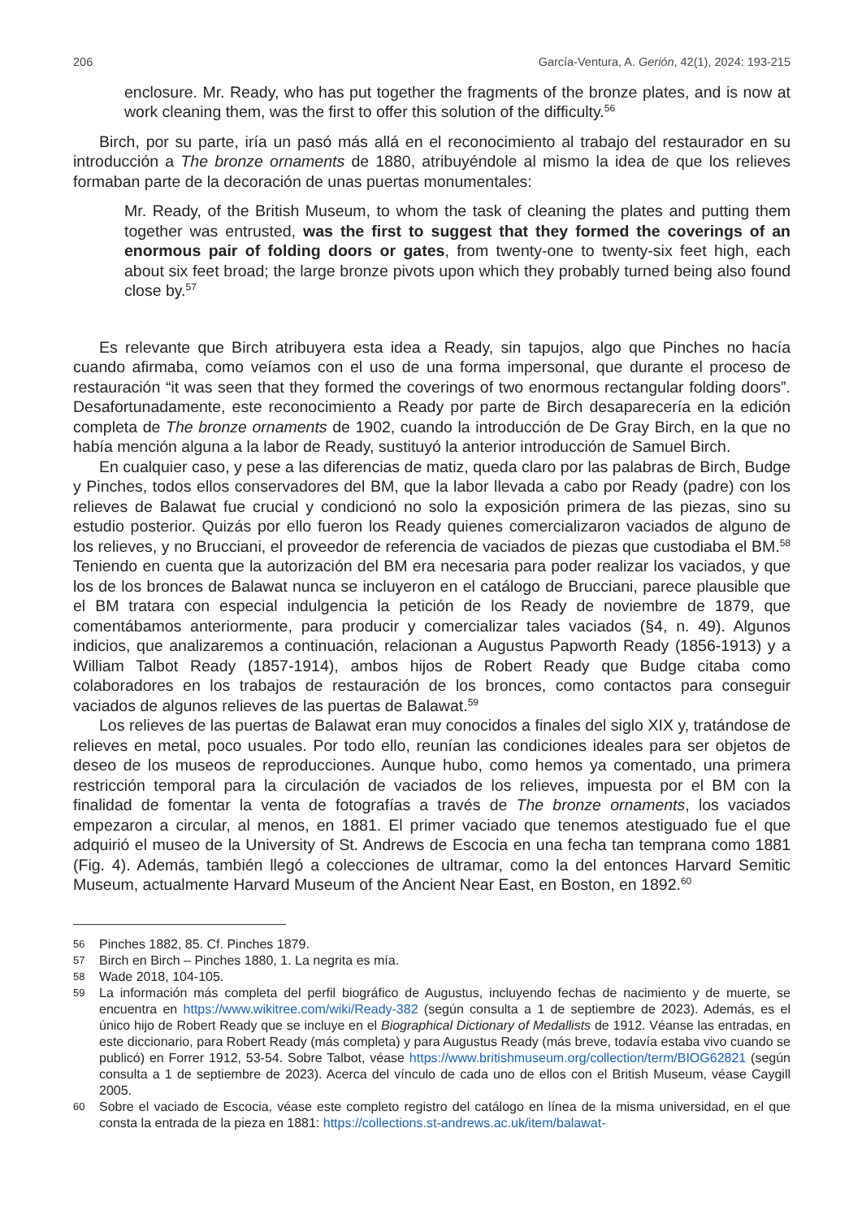206 García-Ventura, A. Gerión, 42(1), 2024: 193-215
enclosure. Mr. Ready, who has put together the fragments of the bronze plates, and is now at work cleaning them, was the first to offer this solution of the difficulty.<sup>56</sup>
Birch, por su parte, iría un pasó más allá en el reconocimiento al trabajo del restaurador en su introducción a The bronze ornaments de 1880, atribuyéndole al mismo la idea de que los relieves formaban parte de la decoración de unas puertas monumentales:
Mr. Ready, of the British Museum, to whom the task of cleaning the plates and putting them together was entrusted, was the first to suggest that they formed the coverings of an enormous pair of folding doors or gates, from twenty-one to twenty-six feet high, each about six feet broad; the large bronze pivots upon which they probably turned being also found close by.<sup>57</sup>
Es relevante que Birch atribuyera esta idea a Ready, sin tapujos, algo que Pinches no hacía cuando afirmaba, como veíamos con el uso de una forma impersonal, que durante el proceso de restauración “it was seen that they formed the coverings of two enormous rectangular folding doors”. Desafortunadamente, este reconocimiento a Ready por parte de Birch desaparecería en la edición completa de The bronze ornaments de 1902, cuando la introducción de De Gray Birch, en la que no había mención alguna a la labor de Ready, sustituyó la anterior introducción de Samuel Birch.
En cualquier caso, y pese a las diferencias de matiz, queda claro por las palabras de Birch, Budge y Pinches, todos ellos conservadores del BM, que la labor llevada a cabo por Ready (padre) con los relieves de Balawat fue crucial y condicionó no solo la exposición primera de las piezas, sino su estudio posterior. Quizás por ello fueron los Ready quienes comercializaron vaciados de alguno de los relieves, y no Brucciani, el proveedor de referencia de vaciados de piezas que custodiaba el BM.<sup>58</sup> Teniendo en cuenta que la autorización del BM era necesaria para poder realizar los vaciados, y que los de los bronces de Balawat nunca se incluyeron en el catálogo de Brucciani, parece plausible que el BM tratara con especial indulgencia la petición de los Ready de noviembre de 1879, que comentábamos anteriormente, para producir y comercializar tales vaciados (§4, n. 49). Algunos indicios, que analizaremos a continuación, relacionan a Augustus Papworth Ready (1856-1913) y a William Talbot Ready (1857-1914), ambos hijos de Robert Ready que Budge citaba como colaboradores en los trabajos de restauración de los bronces, como contactos para conseguir vaciados de algunos relieves de las puertas de Balawat.<sup>59</sup>
Los relieves de las puertas de Balawat eran muy conocidos a finales del siglo XIX y, tratándose de relieves en metal, poco usuales. Por todo ello, reunían las condiciones ideales para ser objetos de deseo de los museos de reproducciones. Aunque hubo, como hemos ya comentado, una primera restricción temporal para la circulación de vaciados de los relieves, impuesta por el BM con la finalidad de fomentar la venta de fotografías a través de The bronze ornaments, los vaciados empezaron a circular, al menos, en 1881. El primer vaciado que tenemos atestiguado fue el que adquirió el museo de la University of St. Andrews de Escocia en una fecha tan temprana como 1881 (Fig. 4). Además, también llegó a colecciones de ultramar, como la del entonces Harvard Semitic Museum, actualmente Harvard Museum of the Ancient Near East, en Boston, en 1892.<sup>60</sup>
56 Pinches 1882, 85. Cf. Pinches 1879.
57 Birch en Birch – Pinches 1880, 1. La negrita es mía.
58 Wade 2018, 104-105.
59 La información más completa del perfil biográfico de Augustus, incluyendo fechas de nacimiento y de muerte, se encuentra en https://www.wikitree.com/wiki/Ready-382 (según consulta a 1 de septiembre de 2023). Además, es el único hijo de Robert Ready que se incluye en el Biographical Dictionary of Medallists de 1912. Véanse las entradas, en este diccionario, para Robert Ready (más completa) y para Augustus Ready (más breve, todavía estaba vivo cuando se publicó) en Forrer 1912, 53-54. Sobre Talbot, véase https://www.britishmuseum.org/collection/term/BIOG62821 (según consulta a 1 de septiembre de 2023). Acerca del vínculo de cada uno de ellos con el British Museum, véase Caygill 2005.
60 Sobre el vaciado de Escocia, véase este completo registro del catálogo en línea de la misma universidad, en el que consta la entrada de la pieza en 1881: https://collections.st-andrews.ac.uk/item/balawat-